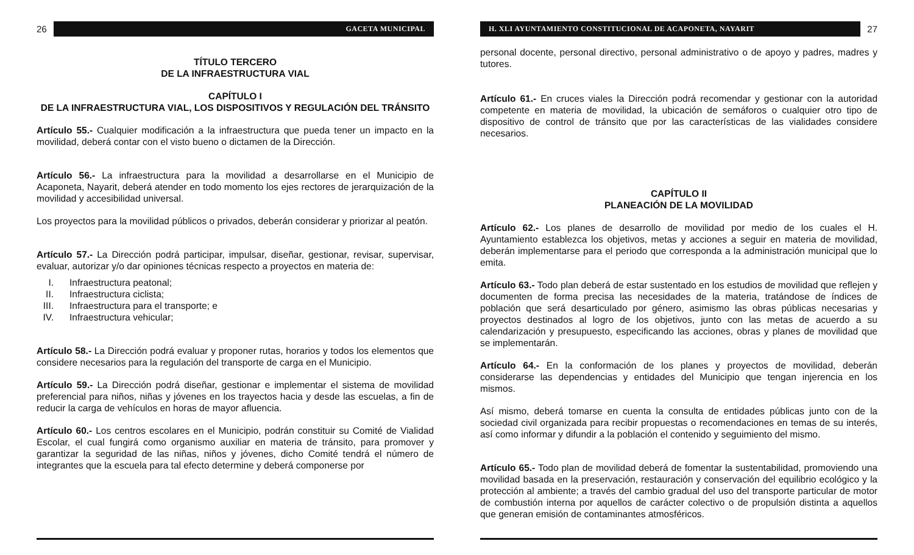26
GACETA MUNICIPAL
TÍTULO TERCERO
DE LA INFRAESTRUCTURA VIAL
CAPÍTULO I
DE LA INFRAESTRUCTURA VIAL, LOS DISPOSITIVOS Y REGULACIÓN DEL TRÁNSITO
Artículo 55.- Cualquier modificación a la infraestructura que pueda tener un impacto en la movilidad, deberá contar con el visto bueno o dictamen de la Dirección.
Artículo 56.- La infraestructura para la movilidad a desarrollarse en el Municipio de Acaponeta, Nayarit, deberá atender en todo momento los ejes rectores de jerarquización de la movilidad y accesibilidad universal.
Los proyectos para la movilidad públicos o privados, deberán considerar y priorizar al peatón.
Artículo 57.- La Dirección podrá participar, impulsar, diseñar, gestionar, revisar, supervisar, evaluar, autorizar y/o dar opiniones técnicas respecto a proyectos en materia de:
I. Infraestructura peatonal;
II. Infraestructura ciclista;
III. Infraestructura para el transporte; e
IV. Infraestructura vehicular;
Artículo 58.- La Dirección podrá evaluar y proponer rutas, horarios y todos los elementos que considere necesarios para la regulación del transporte de carga en el Municipio.
Artículo 59.- La Dirección podrá diseñar, gestionar e implementar el sistema de movilidad preferencial para niños, niñas y jóvenes en los trayectos hacia y desde las escuelas, a fin de reducir la carga de vehículos en horas de mayor afluencia.
Artículo 60.- Los centros escolares en el Municipio, podrán constituir su Comité de Vialidad Escolar, el cual fungirá como organismo auxiliar en materia de tránsito, para promover y garantizar la seguridad de las niñas, niños y jóvenes, dicho Comité tendrá el número de integrantes que la escuela para tal efecto determine y deberá componerse por
H. XLI AYUNTAMIENTO CONSTITUCIONAL DE ACAPONETA, NAYARIT
27
personal docente, personal directivo, personal administrativo o de apoyo y padres, madres y tutores.
Artículo 61.- En cruces viales la Dirección podrá recomendar y gestionar con la autoridad competente en materia de movilidad, la ubicación de semáforos o cualquier otro tipo de dispositivo de control de tránsito que por las características de las vialidades considere necesarios.
CAPÍTULO II
PLANEACIÓN DE LA MOVILIDAD
Artículo 62.- Los planes de desarrollo de movilidad por medio de los cuales el H. Ayuntamiento establezca los objetivos, metas y acciones a seguir en materia de movilidad, deberán implementarse para el periodo que corresponda a la administración municipal que lo emita.
Artículo 63.- Todo plan deberá de estar sustentado en los estudios de movilidad que reflejen y documenten de forma precisa las necesidades de la materia, tratándose de índices de población que será desarticulado por género, asimismo las obras públicas necesarias y proyectos destinados al logro de los objetivos, junto con las metas de acuerdo a su calendarización y presupuesto, especificando las acciones, obras y planes de movilidad que se implementarán.
Artículo 64.- En la conformación de los planes y proyectos de movilidad, deberán considerarse las dependencias y entidades del Municipio que tengan injerencia en los mismos.
Así mismo, deberá tomarse en cuenta la consulta de entidades públicas junto con de la sociedad civil organizada para recibir propuestas o recomendaciones en temas de su interés, así como informar y difundir a la población el contenido y seguimiento del mismo.
Artículo 65.- Todo plan de movilidad deberá de fomentar la sustentabilidad, promoviendo una movilidad basada en la preservación, restauración y conservación del equilibrio ecológico y la protección al ambiente; a través del cambio gradual del uso del transporte particular de motor de combustión interna por aquellos de carácter colectivo o de propulsión distinta a aquellos que generan emisión de contaminantes atmosféricos.